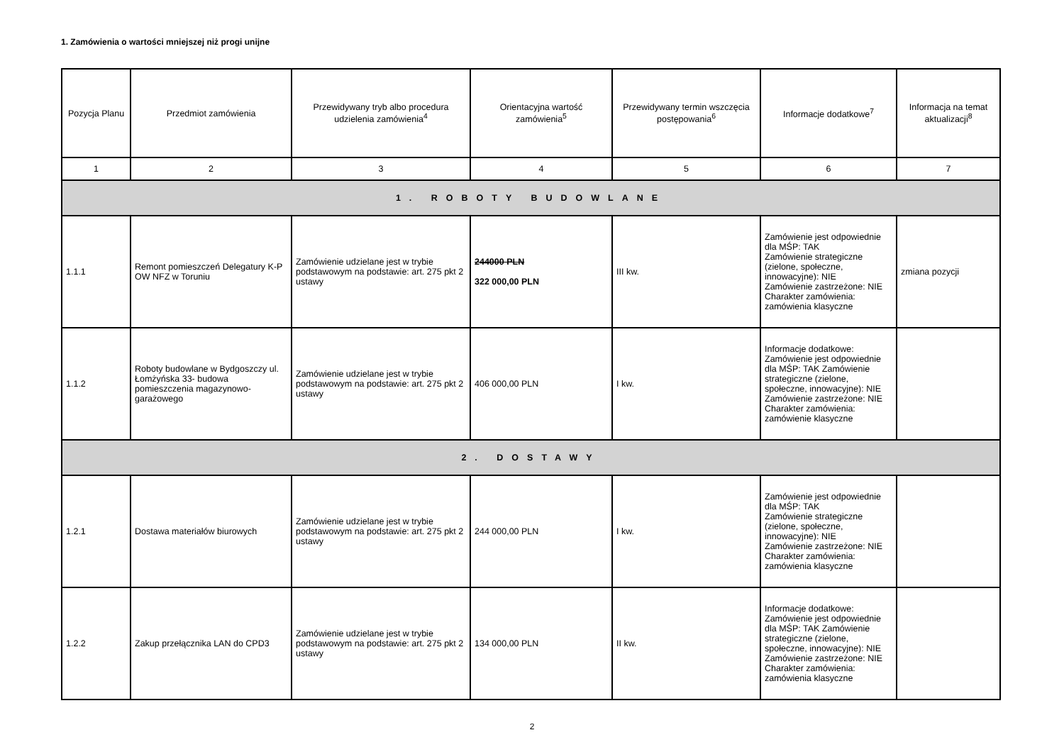1. Zamówienia o wartości mniejszej niż progi unijne
| Pozycja Planu | Przedmiot zamówienia | Przewidywany tryb albo procedura udzielenia zamówienia<sup>4</sup> | Orientacyjna wartość zamówienia<sup>5</sup> | Przewidywany termin wszczęcia postępowania<sup>6</sup> | Informacje dodatkowe<sup>7</sup> | Informacja na temat aktualizacji<sup>8</sup> |
| --- | --- | --- | --- | --- | --- | --- |
| 1 | 2 | 3 | 4 | 5 | 6 | 7 |
| 1. ROBOTY BUDOWLANE | | | | | | |
| 1.1.1 | Remont pomieszczeń Delegatury K-P OW NFZ w Toruniu | Zamówienie udzielane jest w trybie podstawowym na podstawie: art. 275 pkt 2 ustawy | 244000 PLN 322 000,00 PLN | III kw. | Zamówienie jest odpowiednie dla MŚP: TAK Zamówienie strategiczne (zielone, społeczne, innowacyjne): NIE Zamówienie zastrzeżone: NIE Charakter zamówienia: zamówienia klasyczne | zmiana pozycji |
| 1.1.2 | Roboty budowlane w Bydgoszczy ul. Łomżyńska 33- budowa pomieszczenia magazynowo-garażowego | Zamówienie udzielane jest w trybie podstawowym na podstawie: art. 275 pkt 2 ustawy | 406 000,00 PLN | I kw. | Informacje dodatkowe: Zamówienie jest odpowiednie dla MŚP: TAK Zamówienie strategiczne (zielone, społeczne, innowacyjne): NIE Zamówienie zastrzeżone: NIE Charakter zamówienia: zamówienie klasyczne | |
| 2. DOSTAWY | | | | | | |
| 1.2.1 | Dostawa materiałów biurowych | Zamówienie udzielane jest w trybie podstawowym na podstawie: art. 275 pkt 2 ustawy | 244 000,00 PLN | I kw. | Zamówienie jest odpowiednie dla MŚP: TAK Zamówienie strategiczne (zielone, społeczne, innowacyjne): NIE Zamówienie zastrzeżone: NIE Charakter zamówienia: zamówienia klasyczne | |
| 1.2.2 | Zakup przełącznika LAN do CPD3 | Zamówienie udzielane jest w trybie podstawowym na podstawie: art. 275 pkt 2 ustawy | 134 000,00 PLN | II kw. | Informacje dodatkowe: Zamówienie jest odpowiednie dla MŚP: TAK Zamówienie strategiczne (zielone, społeczne, innowacyjne): NIE Zamówienie zastrzeżone: NIE Charakter zamówienia: zamówienia klasyczne | |
2